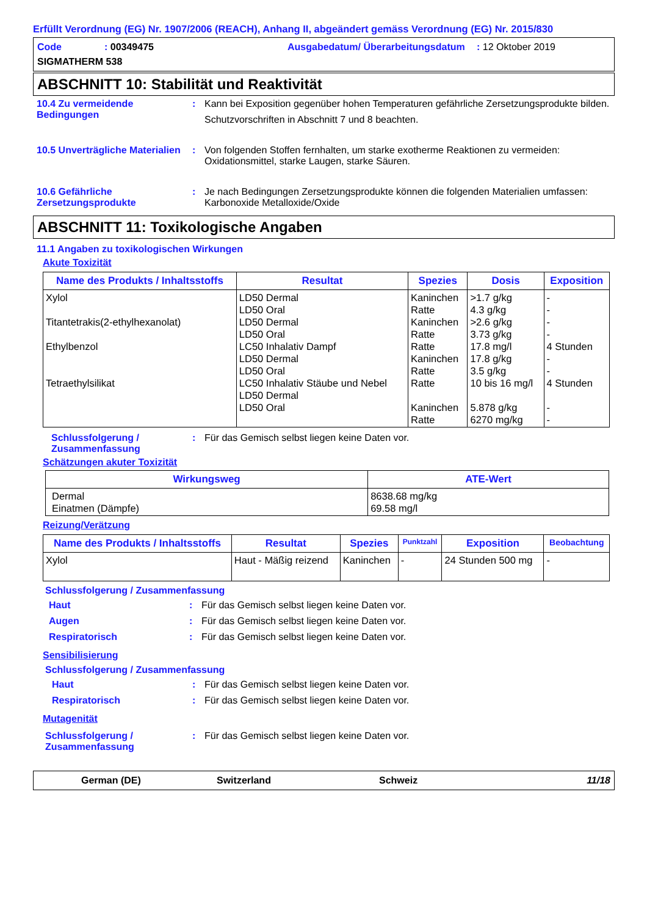Erfüllt Verordnung (EG) Nr. 1907/2006 (REACH), Anhang II, abgeändert gemäss Verordnung (EG) Nr. 2015/830
Code
: 00349475
Ausgabedatum/ Überarbeitungsdatum
: 12 Oktober 2019
SIGMATHERM 538
ABSCHNITT 10: Stabilität und Reaktivität
10.4 Zu vermeidende Bedingungen
:
Kann bei Exposition gegenüber hohen Temperaturen gefährliche Zersetzungsprodukte bilden.
Schutzvorschriften in Abschnitt 7 und 8 beachten.
10.5 Unverträgliche Materialien
:
Von folgenden Stoffen fernhalten, um starke exotherme Reaktionen zu vermeiden: Oxidationsmittel, starke Laugen, starke Säuren.
10.6 Gefährliche Zersetzungsprodukte
:
Je nach Bedingungen Zersetzungsprodukte können die folgenden Materialien umfassen: Karbonoxide Metalloxide/Oxide
ABSCHNITT 11: Toxikologische Angaben
11.1 Angaben zu toxikologischen Wirkungen
Akute Toxizität
| Name des Produkts / Inhaltsstoffs | Resultat | Spezies | Dosis | Exposition |
| --- | --- | --- | --- | --- |
| Xylol Titantetrakis(2-ethylhexanolat) Ethylbenzol Tetraethylsilikat | LD50 Dermal LD50 Oral LD50 Dermal LD50 Oral LC50 Inhalativ Dampf LD50 Dermal LD50 Oral LC50 Inhalativ Stäube und Nebel LD50 Dermal LD50 Oral | Kaninchen Ratte Kaninchen Ratte Ratte Kaninchen Ratte Ratte Kaninchen Ratte | >1.7 g/kg 4.3 g/kg >2.6 g/kg 3.73 g/kg 17.8 mg/l 17.8 g/kg 3.5 g/kg 10 bis 16 mg/l 5.878 g/kg 6270 mg/kg | - - - - 4 Stunden - - 4 Stunden - - |
Schlussfolgerung / Zusammenfassung
:
Für das Gemisch selbst liegen keine Daten vor.
Schätzungen akuter Toxizität
| Wirkungsweg | ATE-Wert |
| --- | --- |
| Dermal Einatmen (Dämpfe) | 8638.68 mg/kg 69.58 mg/l |
Reizung/Verätzung
| Name des Produkts / Inhaltsstoffs | Resultat | Spezies | Punktzahl | Exposition | Beobachtung |
| --- | --- | --- | --- | --- | --- |
| Xylol | Haut - Mäßig reizend | Kaninchen | - | 24 Stunden 500 mg | - |
Schlussfolgerung / Zusammenfassung
Haut
:
Für das Gemisch selbst liegen keine Daten vor.
Augen
:
Für das Gemisch selbst liegen keine Daten vor.
Respiratorisch
:
Für das Gemisch selbst liegen keine Daten vor.
Sensibilisierung
Schlussfolgerung / Zusammenfassung
Haut
:
Für das Gemisch selbst liegen keine Daten vor.
Respiratorisch
:
Für das Gemisch selbst liegen keine Daten vor.
Mutagenität
Schlussfolgerung / Zusammenfassung
:
Für das Gemisch selbst liegen keine Daten vor.
German (DE)
Switzerland
Schweiz
11/18